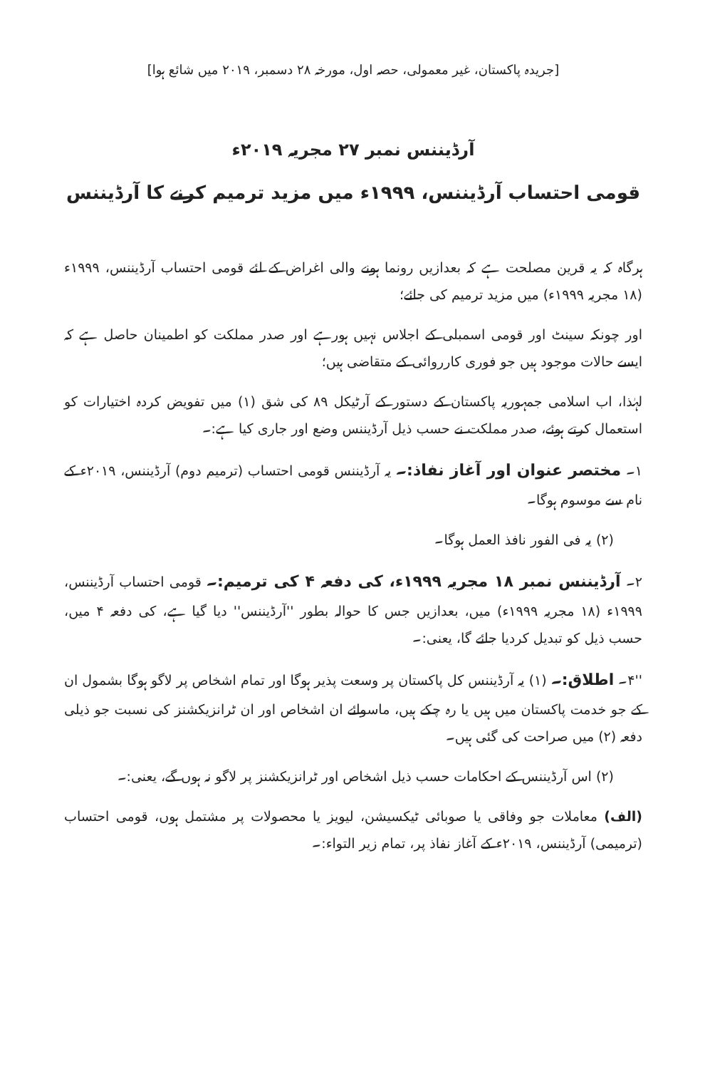[جریدہ پاکستان، غیر معمولی، حصہ اول، مورخہ ۲۸ دسمبر، ۲۰۱۹ میں شائع ہوا]
آرڈیننس نمبر ۲۷ مجریہ ۲۰۱۹ء
قومی احتساب آرڈیننس، ۱۹۹۹ء میں مزید ترمیم کرنے کا آرڈیننس
ہرگاہ کہ یہ قرین مصلحت ہے کہ بعدازیں رونما ہونے والی اغراض کے لئے قومی احتساب آرڈیننس، ۱۹۹۹ء (۱۸ مجریہ ۱۹۹۹ء) میں مزید ترمیم کی جائے؛
اور چونکہ سینٹ اور قومی اسمبلی کے اجلاس نہیں ہورہے اور صدر مملکت کو اطمینان حاصل ہے کہ ایسے حالات موجود ہیں جو فوری کارروائی کے متقاضی ہیں؛
لہٰذا، اب اسلامی جمہوریہ پاکستان کے دستور کے آرٹیکل ۸۹ کی شق (۱) میں تفویض کردہ اختیارات کو استعمال کرتے ہوئے، صدر مملکت نے حسب ذیل آرڈیننس وضع اور جاری کیا ہے:۔
۱۔ مختصر عنوان اور آغاز نفاذ:۔ یہ آرڈیننس قومی احتساب (ترمیم دوم) آرڈیننس، ۲۰۱۹ء کے نام سے موسوم ہوگا۔
(۲) یہ فی الفور نافذ العمل ہوگا۔
۲۔ آرڈیننس نمبر ۱۸ مجریہ ۱۹۹۹ء، کی دفعہ ۴ کی ترمیم:۔ قومی احتساب آرڈیننس، ۱۹۹۹ء (۱۸ مجریہ ۱۹۹۹ء) میں، بعدازیں جس کا حوالہ بطور ''آرڈیننس'' دیا گیا ہے، کی دفعہ ۴ میں، حسب ذیل کو تبدیل کردیا جائے گا، یعنی:۔
''۴۔ اطلاق:۔ (۱) یہ آرڈیننس کل پاکستان پر وسعت پذیر ہوگا اور تمام اشخاص پر لاگو ہوگا بشمول ان کے جو خدمت پاکستان میں ہیں یا رہ چکے ہیں، ماسوائے ان اشخاص اور ان ٹرانزیکشنز کی نسبت جو ذیلی دفعہ (۲) میں صراحت کی گئی ہیں۔
(۲) اس آرڈیننس کے احکامات حسب ذیل اشخاص اور ٹرانزیکشنز پر لاگو نہ ہوں گے، یعنی:۔
(الف) معاملات جو وفاقی یا صوبائی ٹیکسیشن، لیویز یا محصولات پر مشتمل ہوں، قومی احتساب (ترمیمی) آرڈیننس، ۲۰۱۹ء کے آغاز نفاذ پر، تمام زیر التواء:۔